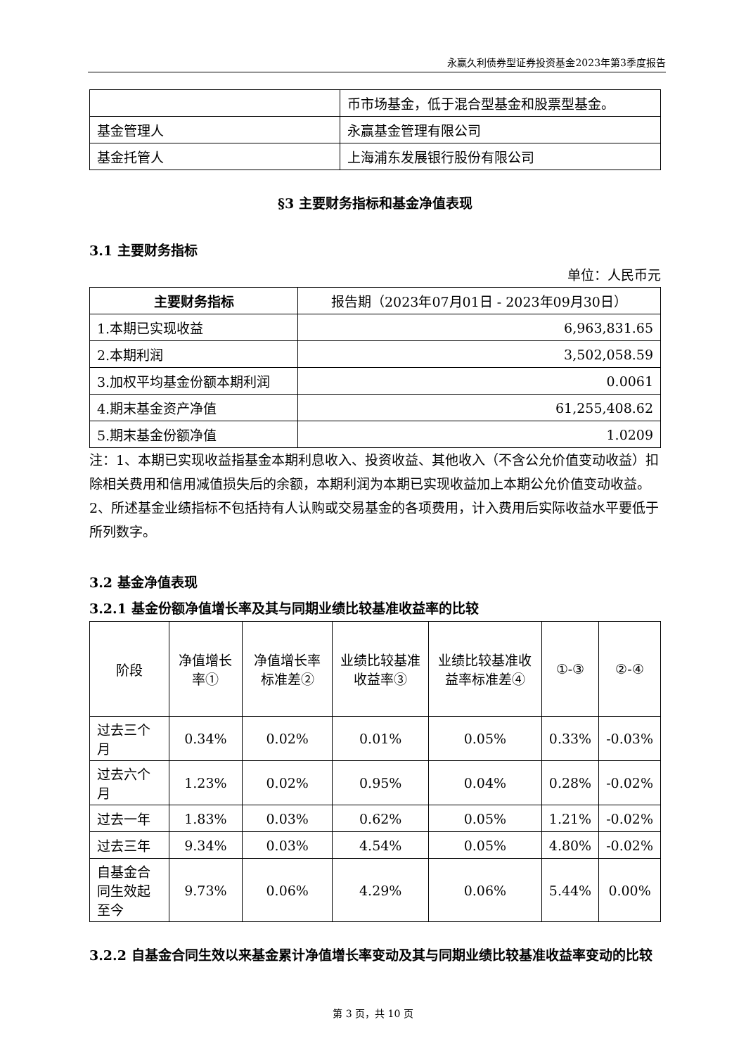永赢久利债券型证券投资基金2023年第3季度报告
| | 币市场基金，低于混合型基金和股票型基金。 |
| 基金管理人 | 永赢基金管理有限公司 |
| 基金托管人 | 上海浦东发展银行股份有限公司 |
§3 主要财务指标和基金净值表现
3.1 主要财务指标
单位：人民币元
| 主要财务指标 | 报告期（2023年07月01日 - 2023年09月30日） |
| 1.本期已实现收益 | 6,963,831.65 |
| 2.本期利润 | 3,502,058.59 |
| 3.加权平均基金份额本期利润 | 0.0061 |
| 4.期末基金资产净值 | 61,255,408.62 |
| 5.期末基金份额净值 | 1.0209 |
注：1、本期已实现收益指基金本期利息收入、投资收益、其他收入（不含公允价值变动收益）扣除相关费用和信用减值损失后的余额，本期利润为本期已实现收益加上本期公允价值变动收益。
2、所述基金业绩指标不包括持有人认购或交易基金的各项费用，计入费用后实际收益水平要低于所列数字。
3.2 基金净值表现
3.2.1 基金份额净值增长率及其与同期业绩比较基准收益率的比较
| 阶段 | 净值增长率① | 净值增长率标准差② | 业绩比较基准收益率③ | 业绩比较基准收益率标准差④ | ①-③ | ②-④ |
| 过去三个月 | 0.34% | 0.02% | 0.01% | 0.05% | 0.33% | -0.03% |
| 过去六个月 | 1.23% | 0.02% | 0.95% | 0.04% | 0.28% | -0.02% |
| 过去一年 | 1.83% | 0.03% | 0.62% | 0.05% | 1.21% | -0.02% |
| 过去三年 | 9.34% | 0.03% | 4.54% | 0.05% | 4.80% | -0.02% |
| 自基金合同生效起至今 | 9.73% | 0.06% | 4.29% | 0.06% | 5.44% | 0.00% |
3.2.2 自基金合同生效以来基金累计净值增长率变动及其与同期业绩比较基准收益率变动的比较
第 3 页，共 10 页